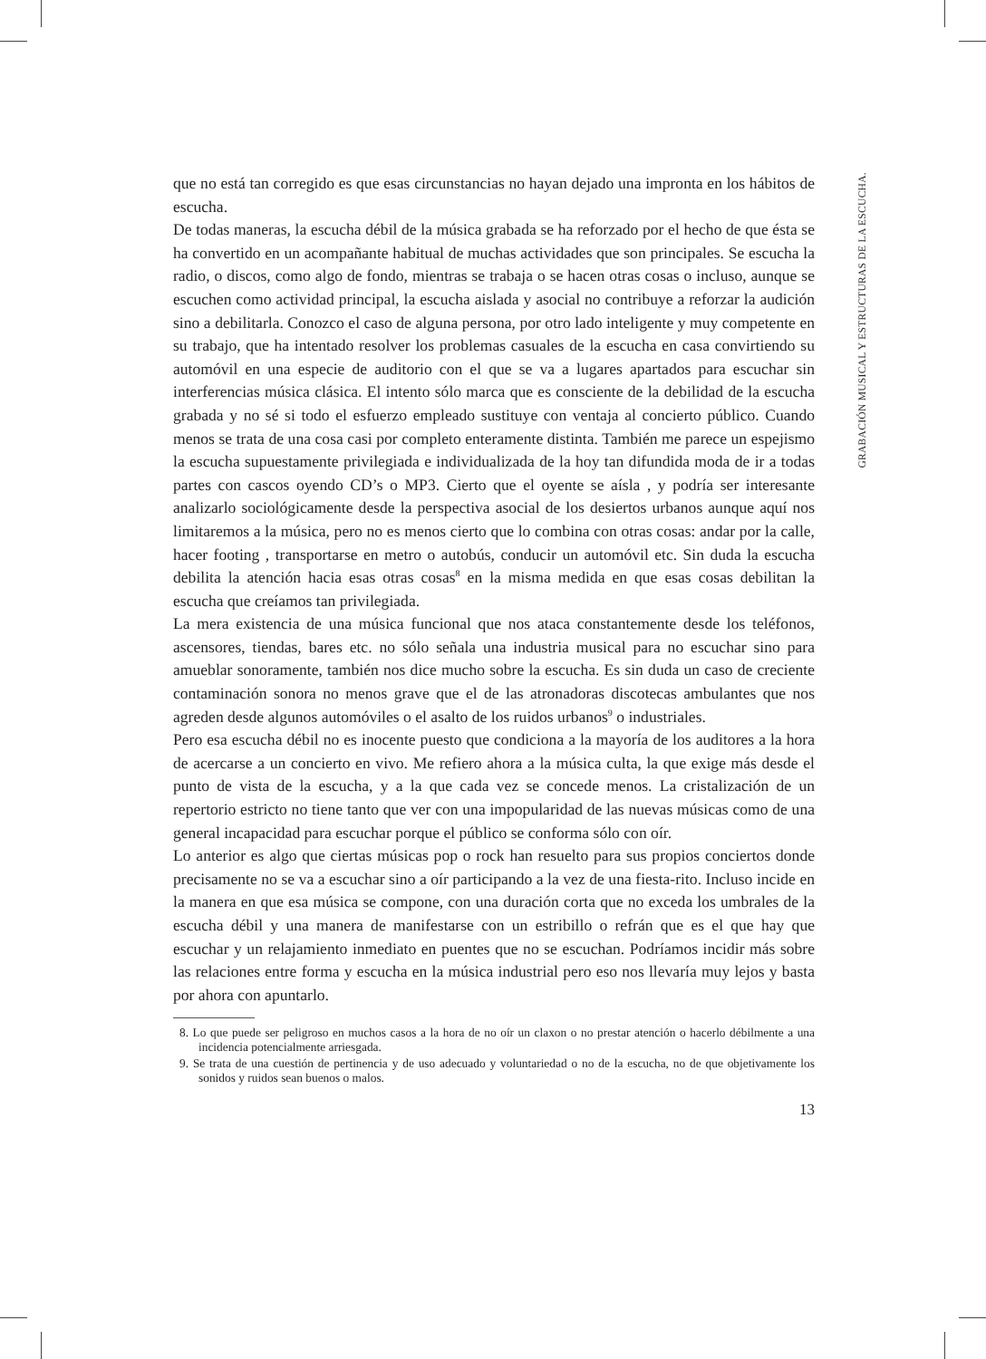que no está tan corregido es que esas circunstancias no hayan dejado una impronta en los hábitos de escucha.
De todas maneras, la escucha débil de la música grabada se ha reforzado por el hecho de que ésta se ha convertido en un acompañante habitual de muchas actividades que son principales. Se escucha la radio, o discos, como algo de fondo, mientras se trabaja o se hacen otras cosas o incluso, aunque se escuchen como actividad principal, la escucha aislada y asocial no contribuye a reforzar la audición sino a debilitarla. Conozco el caso de alguna persona, por otro lado inteligente y muy competente en su trabajo, que ha intentado resolver los problemas casuales de la escucha en casa convirtiendo su automóvil en una especie de auditorio con el que se va a lugares apartados para escuchar sin interferencias música clásica. El intento sólo marca que es consciente de la debilidad de la escucha grabada y no sé si todo el esfuerzo empleado sustituye con ventaja al concierto público. Cuando menos se trata de una cosa casi por completo enteramente distinta. También me parece un espejismo la escucha supuestamente privilegiada e individualizada de la hoy tan difundida moda de ir a todas partes con cascos oyendo CD’s o MP3. Cierto que el oyente se aísla , y podría ser interesante analizarlo sociológicamente desde la perspectiva asocial de los desiertos urbanos aunque aquí nos limitaremos a la música, pero no es menos cierto que lo combina con otras cosas: andar por la calle, hacer footing , transportarse en metro o autobús, conducir un automóvil etc. Sin duda la escucha debilita la atención hacia esas otras cosas<sup>8</sup> en la misma medida en que esas cosas debilitan la escucha que creíamos tan privilegiada.
La mera existencia de una música funcional que nos ataca constantemente desde los teléfonos, ascensores, tiendas, bares etc. no sólo señala una industria musical para no escuchar sino para amueblar sonoramente, también nos dice mucho sobre la escucha. Es sin duda un caso de creciente contaminación sonora no menos grave que el de las atronadoras discotecas ambulantes que nos agreden desde algunos automóviles o el asalto de los ruidos urbanos<sup>9</sup> o industriales.
Pero esa escucha débil no es inocente puesto que condiciona a la mayoría de los auditores a la hora de acercarse a un concierto en vivo. Me refiero ahora a la música culta, la que exige más desde el punto de vista de la escucha, y a la que cada vez se concede menos. La cristalización de un repertorio estricto no tiene tanto que ver con una impopularidad de las nuevas músicas como de una general incapacidad para escuchar porque el público se conforma sólo con oír.
Lo anterior es algo que ciertas músicas pop o rock han resuelto para sus propios conciertos donde precisamente no se va a escuchar sino a oír participando a la vez de una fiesta-rito. Incluso incide en la manera en que esa música se compone, con una duración corta que no exceda los umbrales de la escucha débil y una manera de manifestarse con un estribillo o refrán que es el que hay que escuchar y un relajamiento inmediato en puentes que no se escuchan. Podríamos incidir más sobre las relaciones entre forma y escucha en la música industrial pero eso nos llevaría muy lejos y basta por ahora con apuntarlo.
8. Lo que puede ser peligroso en muchos casos a la hora de no oír un claxon o no prestar atención o hacerlo débilmente a una incidencia potencialmente arriesgada.
9. Se trata de una cuestión de pertinencia y de uso adecuado y voluntariedad o no de la escucha, no de que objetivamente los sonidos y ruidos sean buenos o malos.
13
GRABACIÓN MUSICAL Y ESTRUCTURAS DE LA ESCUCHA.